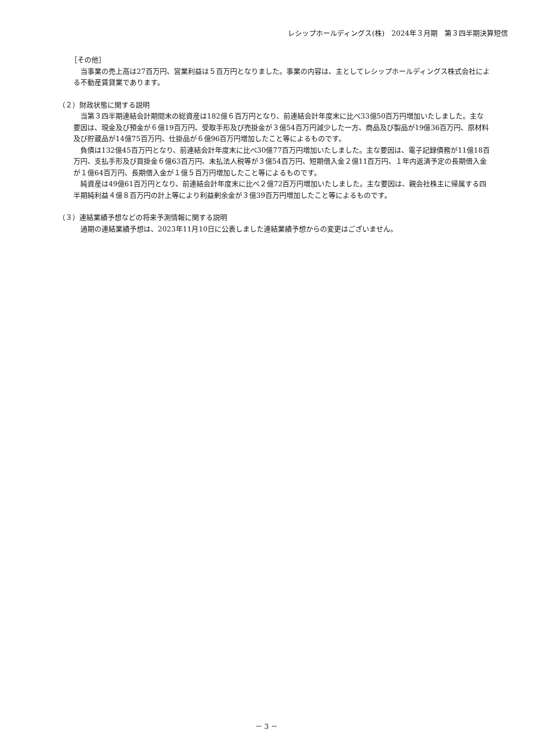レシップホールディングス(株)　2024年３月期　第３四半期決算短信
［その他］
当事業の売上高は27百万円、営業利益は５百万円となりました。事業の内容は、主としてレシップホールディングス株式会社による不動産賃貸業であります。
（２）財政状態に関する説明
当第３四半期連結会計期間末の総資産は182億６百万円となり、前連結会計年度末に比べ33億50百万円増加いたしました。主な要因は、現金及び預金が６億19百万円、受取手形及び売掛金が３億54百万円減少した一方、商品及び製品が19億36百万円、原材料及び貯蔵品が14億75百万円、仕掛品が６億96百万円増加したこと等によるものです。
負債は132億45百万円となり、前連結会計年度末に比べ30億77百万円増加いたしました。主な要因は、電子記録債務が11億18百万円、支払手形及び買掛金６億63百万円、未払法人税等が３億54百万円、短期借入金２億11百万円、１年内返済予定の長期借入金が１億64百万円、長期借入金が１億５百万円増加したこと等によるものです。
純資産は49億61百万円となり、前連結会計年度末に比べ２億72百万円増加いたしました。主な要因は、親会社株主に帰属する四半期純利益４億８百万円の計上等により利益剰余金が３億39百万円増加したこと等によるものです。
（３）連結業績予想などの将来予測情報に関する説明
通期の連結業績予想は、2023年11月10日に公表しました連結業績予想からの変更はございません。
－ 3 －